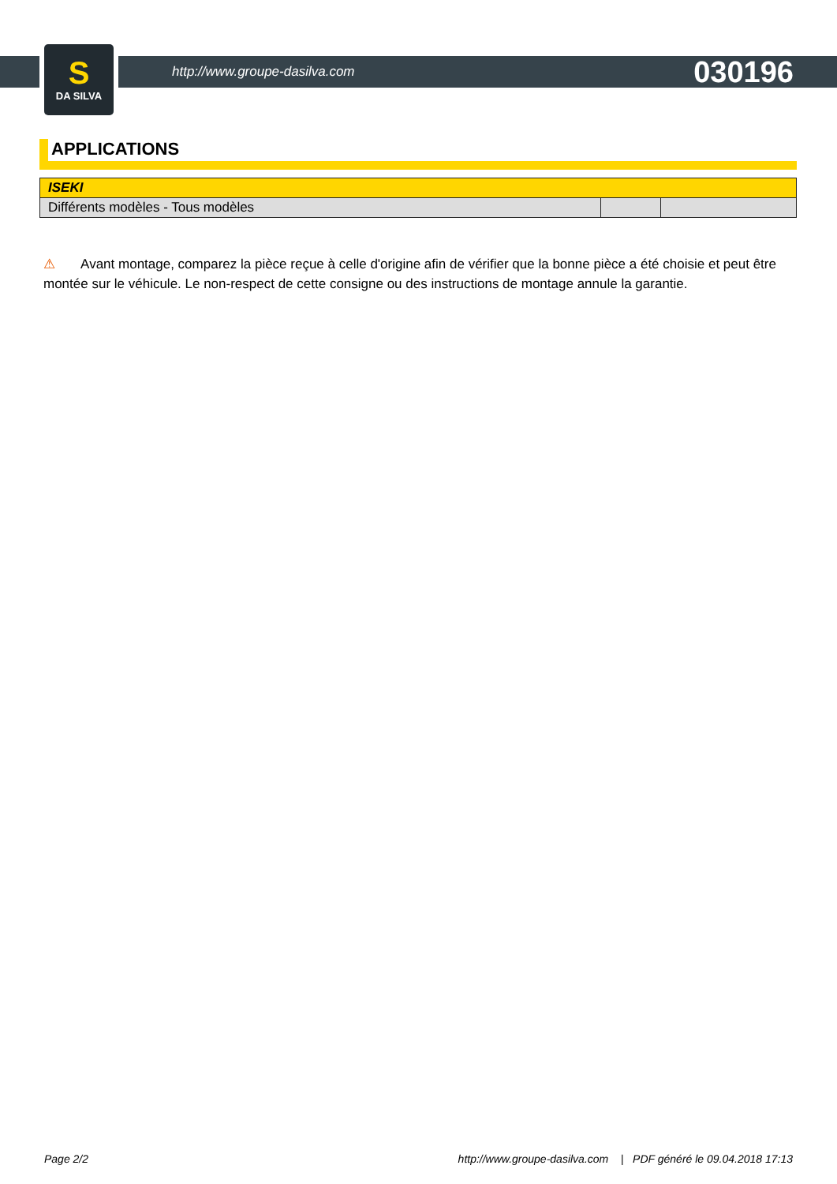S
DA SILVA
http://www.groupe-dasilva.com 030196
APPLICATIONS
| ISEKI | | |
| --- | --- | --- |
| Différents modèles - Tous modèles | | |
⚠ Avant montage, comparez la pièce reçue à celle d'origine afin de vérifier que la bonne pièce a été choisie et peut être montée sur le véhicule. Le non-respect de cette consigne ou des instructions de montage annule la garantie.
Page 2/2 http://www.groupe-dasilva.com | PDF généré le 09.04.2018 17:13